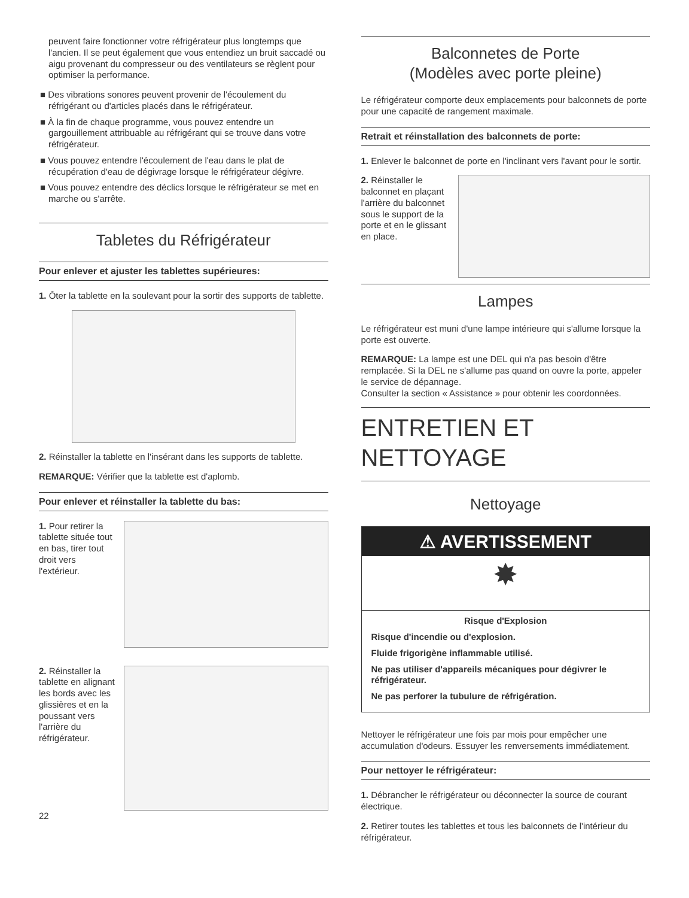peuvent faire fonctionner votre réfrigérateur plus longtemps que l'ancien. Il se peut également que vous entendiez un bruit saccadé ou aigu provenant du compresseur ou des ventilateurs se règlent pour optimiser la performance.
■ Des vibrations sonores peuvent provenir de l'écoulement du réfrigérant ou d'articles placés dans le réfrigérateur.
■ À la fin de chaque programme, vous pouvez entendre un gargouillement attribuable au réfrigérant qui se trouve dans votre réfrigérateur.
■ Vous pouvez entendre l'écoulement de l'eau dans le plat de récupération d'eau de dégivrage lorsque le réfrigérateur dégivre.
■ Vous pouvez entendre des déclics lorsque le réfrigérateur se met en marche ou s'arrête.
Tabletes du Réfrigérateur
Pour enlever et ajuster les tablettes supérieures:
1. Ôter la tablette en la soulevant pour la sortir des supports de tablette.
2. Réinstaller la tablette en l'insérant dans les supports de tablette.
REMARQUE: Vérifier que la tablette est d'aplomb.
Pour enlever et réinstaller la tablette du bas:
1. Pour retirer la tablette située tout en bas, tirer tout droit vers l'extérieur.
2. Réinstaller la tablette en alignant les bords avec les glissières et en la poussant vers l'arrière du réfrigérateur.
22
Balconnetes de Porte
(Modèles avec porte pleine)
Le réfrigérateur comporte deux emplacements pour balconnets de porte pour une capacité de rangement maximale.
Retrait et réinstallation des balconnets de porte:
1. Enlever le balconnet de porte en l'inclinant vers l'avant pour le sortir.
2. Réinstaller le balconnet en plaçant l'arrière du balconnet sous le support de la porte et en le glissant en place.
Lampes
Le réfrigérateur est muni d'une lampe intérieure qui s'allume lorsque la porte est ouverte.
REMARQUE: La lampe est une DEL qui n'a pas besoin d'être remplacée. Si la DEL ne s'allume pas quand on ouvre la porte, appeler le service de dépannage.
Consulter la section « Assistance » pour obtenir les coordonnées.
ENTRETIEN ET NETTOYAGE
Nettoyage
⚠ AVERTISSEMENT
✸
Risque d'Explosion
Risque d'incendie ou d'explosion.
Fluide frigorigène inflammable utilisé.
Ne pas utiliser d'appareils mécaniques pour dégivrer le réfrigérateur.
Ne pas perforer la tubulure de réfrigération.
Nettoyer le réfrigérateur une fois par mois pour empêcher une accumulation d'odeurs. Essuyer les renversements immédiatement.
Pour nettoyer le réfrigérateur:
1. Débrancher le réfrigérateur ou déconnecter la source de courant électrique.
2. Retirer toutes les tablettes et tous les balconnets de l'intérieur du réfrigérateur.